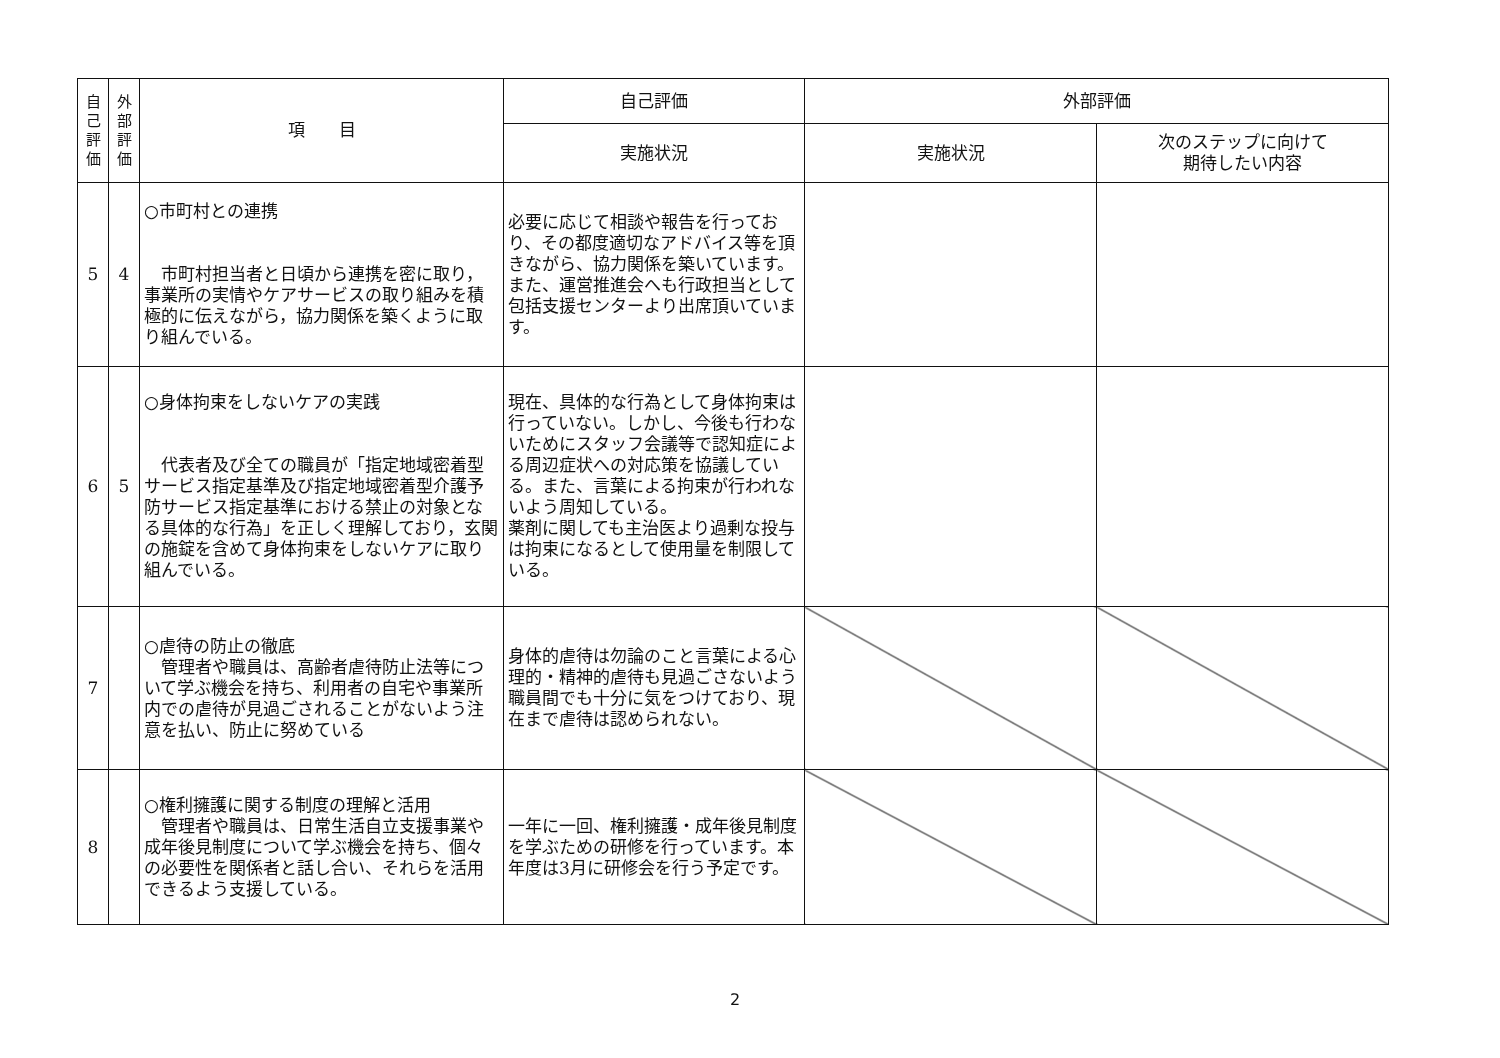| 自 己 評 価 | 外 部 評 価 | 項 目 | 自己評価 | 外部評価 | |
| --- | --- | --- | --- | --- | --- |
| | | | 実施状況 | 実施状況 | 次のステップに向けて 期待したい内容 |
| 5 | 4 | ○市町村との連携 市町村担当者と日頃から連携を密に取り，事業所の実情やケアサービスの取り組みを積極的に伝えながら，協力関係を築くように取り組んでいる。 | 必要に応じて相談や報告を行っており、その都度適切なアドバイス等を頂きながら、協力関係を築いています。また、運営推進会へも行政担当として包括支援センターより出席頂いています。 | | |
| 6 | 5 | ○身体拘束をしないケアの実践 代表者及び全ての職員が「指定地域密着型サービス指定基準及び指定地域密着型介護予防サービス指定基準における禁止の対象となる具体的な行為」を正しく理解しており，玄関の施錠を含めて身体拘束をしないケアに取り組んでいる。 | 現在、具体的な行為として身体拘束は行っていない。しかし、今後も行わないためにスタッフ会議等で認知症による周辺症状への対応策を協議している。また、言葉による拘束が行われないよう周知している。 薬剤に関しても主治医より過剰な投与は拘束になるとして使用量を制限している。 | | |
| 7 | | ○虐待の防止の徹底 管理者や職員は、高齢者虐待防止法等について学ぶ機会を持ち、利用者の自宅や事業所内での虐待が見過ごされることがないよう注意を払い、防止に努めている | 身体的虐待は勿論のこと言葉による心理的・精神的虐待も見過ごさないよう職員間でも十分に気をつけており、現在まで虐待は認められない。 | | |
| 8 | | ○権利擁護に関する制度の理解と活用 管理者や職員は、日常生活自立支援事業や成年後見制度について学ぶ機会を持ち、個々の必要性を関係者と話し合い、それらを活用できるよう支援している。 | 一年に一回、権利擁護・成年後見制度を学ぶための研修を行っています。本年度は3月に研修会を行う予定です。 | | |
2